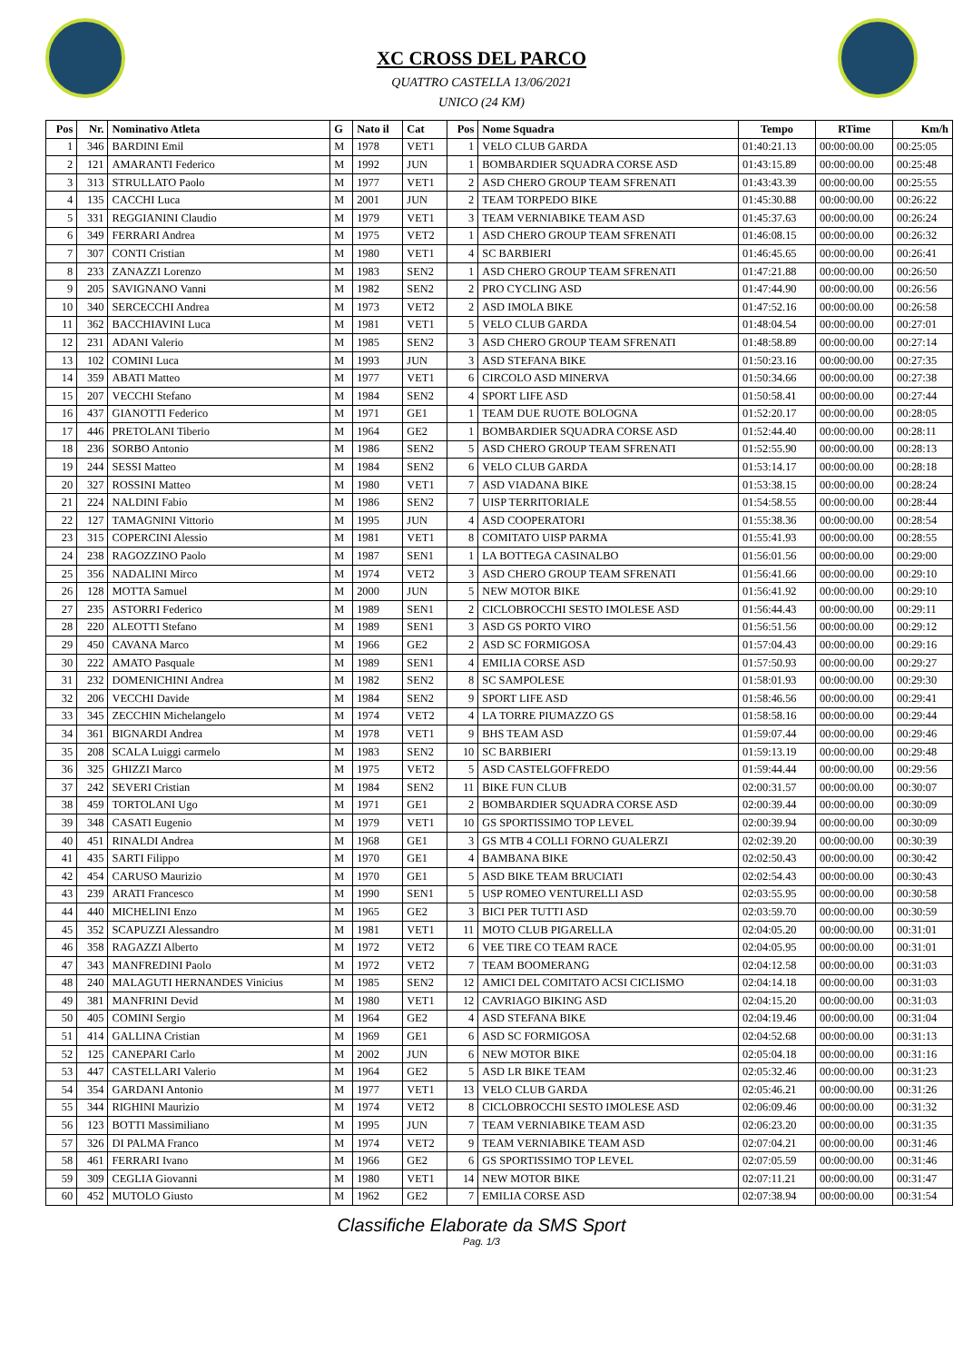XC CROSS DEL PARCO
QUATTRO CASTELLA 13/06/2021
UNICO (24 KM)
| Pos | Nr. | Nominativo Atleta | G | Nato il | Cat | Pos | Nome Squadra | Tempo | RTime | Km/h |
| --- | --- | --- | --- | --- | --- | --- | --- | --- | --- | --- |
| 1 | 346 | BARDINI Emil | M | 1978 | VET1 | 1 | VELO CLUB GARDA | 01:40:21.13 | 00:00:00.00 | 00:25:05 |
| 2 | 121 | AMARANTI Federico | M | 1992 | JUN | 1 | BOMBARDIER SQUADRA CORSE ASD | 01:43:15.89 | 00:00:00.00 | 00:25:48 |
| 3 | 313 | STRULLATO Paolo | M | 1977 | VET1 | 2 | ASD CHERO GROUP TEAM SFRENATI | 01:43:43.39 | 00:00:00.00 | 00:25:55 |
| 4 | 135 | CACCHI Luca | M | 2001 | JUN | 2 | TEAM TORPEDO BIKE | 01:45:30.88 | 00:00:00.00 | 00:26:22 |
| 5 | 331 | REGGIANINI Claudio | M | 1979 | VET1 | 3 | TEAM VERNIABIKE TEAM ASD | 01:45:37.63 | 00:00:00.00 | 00:26:24 |
| 6 | 349 | FERRARI Andrea | M | 1975 | VET2 | 1 | ASD CHERO GROUP TEAM SFRENATI | 01:46:08.15 | 00:00:00.00 | 00:26:32 |
| 7 | 307 | CONTI Cristian | M | 1980 | VET1 | 4 | SC BARBIERI | 01:46:45.65 | 00:00:00.00 | 00:26:41 |
| 8 | 233 | ZANAZZI Lorenzo | M | 1983 | SEN2 | 1 | ASD CHERO GROUP TEAM SFRENATI | 01:47:21.88 | 00:00:00.00 | 00:26:50 |
| 9 | 205 | SAVIGNANO Vanni | M | 1982 | SEN2 | 2 | PRO CYCLING ASD | 01:47:44.90 | 00:00:00.00 | 00:26:56 |
| 10 | 340 | SERCECCHI Andrea | M | 1973 | VET2 | 2 | ASD IMOLA BIKE | 01:47:52.16 | 00:00:00.00 | 00:26:58 |
| 11 | 362 | BACCHIAVINI Luca | M | 1981 | VET1 | 5 | VELO CLUB GARDA | 01:48:04.54 | 00:00:00.00 | 00:27:01 |
| 12 | 231 | ADANI Valerio | M | 1985 | SEN2 | 3 | ASD CHERO GROUP TEAM SFRENATI | 01:48:58.89 | 00:00:00.00 | 00:27:14 |
| 13 | 102 | COMINI Luca | M | 1993 | JUN | 3 | ASD STEFANA BIKE | 01:50:23.16 | 00:00:00.00 | 00:27:35 |
| 14 | 359 | ABATI Matteo | M | 1977 | VET1 | 6 | CIRCOLO ASD MINERVA | 01:50:34.66 | 00:00:00.00 | 00:27:38 |
| 15 | 207 | VECCHI Stefano | M | 1984 | SEN2 | 4 | SPORT LIFE ASD | 01:50:58.41 | 00:00:00.00 | 00:27:44 |
| 16 | 437 | GIANOTTI Federico | M | 1971 | GE1 | 1 | TEAM DUE RUOTE BOLOGNA | 01:52:20.17 | 00:00:00.00 | 00:28:05 |
| 17 | 446 | PRETOLANI Tiberio | M | 1964 | GE2 | 1 | BOMBARDIER SQUADRA CORSE ASD | 01:52:44.40 | 00:00:00.00 | 00:28:11 |
| 18 | 236 | SORBO Antonio | M | 1986 | SEN2 | 5 | ASD CHERO GROUP TEAM SFRENATI | 01:52:55.90 | 00:00:00.00 | 00:28:13 |
| 19 | 244 | SESSI Matteo | M | 1984 | SEN2 | 6 | VELO CLUB GARDA | 01:53:14.17 | 00:00:00.00 | 00:28:18 |
| 20 | 327 | ROSSINI Matteo | M | 1980 | VET1 | 7 | ASD VIADANA BIKE | 01:53:38.15 | 00:00:00.00 | 00:28:24 |
| 21 | 224 | NALDINI Fabio | M | 1986 | SEN2 | 7 | UISP TERRITORIALE | 01:54:58.55 | 00:00:00.00 | 00:28:44 |
| 22 | 127 | TAMAGNINI Vittorio | M | 1995 | JUN | 4 | ASD COOPERATORI | 01:55:38.36 | 00:00:00.00 | 00:28:54 |
| 23 | 315 | COPERCINI Alessio | M | 1981 | VET1 | 8 | COMITATO UISP PARMA | 01:55:41.93 | 00:00:00.00 | 00:28:55 |
| 24 | 238 | RAGOZZINO Paolo | M | 1987 | SEN1 | 1 | LA BOTTEGA CASINALBO | 01:56:01.56 | 00:00:00.00 | 00:29:00 |
| 25 | 356 | NADALINI Mirco | M | 1974 | VET2 | 3 | ASD CHERO GROUP TEAM SFRENATI | 01:56:41.66 | 00:00:00.00 | 00:29:10 |
| 26 | 128 | MOTTA Samuel | M | 2000 | JUN | 5 | NEW MOTOR BIKE | 01:56:41.92 | 00:00:00.00 | 00:29:10 |
| 27 | 235 | ASTORRI Federico | M | 1989 | SEN1 | 2 | CICLOBROCCHI SESTO IMOLESE ASD | 01:56:44.43 | 00:00:00.00 | 00:29:11 |
| 28 | 220 | ALEOTTI Stefano | M | 1989 | SEN1 | 3 | ASD GS PORTO VIRO | 01:56:51.56 | 00:00:00.00 | 00:29:12 |
| 29 | 450 | CAVANA Marco | M | 1966 | GE2 | 2 | ASD SC FORMIGOSA | 01:57:04.43 | 00:00:00.00 | 00:29:16 |
| 30 | 222 | AMATO Pasquale | M | 1989 | SEN1 | 4 | EMILIA CORSE ASD | 01:57:50.93 | 00:00:00.00 | 00:29:27 |
| 31 | 232 | DOMENICHINI Andrea | M | 1982 | SEN2 | 8 | SC SAMPOLESE | 01:58:01.93 | 00:00:00.00 | 00:29:30 |
| 32 | 206 | VECCHI Davide | M | 1984 | SEN2 | 9 | SPORT LIFE ASD | 01:58:46.56 | 00:00:00.00 | 00:29:41 |
| 33 | 345 | ZECCHIN Michelangelo | M | 1974 | VET2 | 4 | LA TORRE PIUMAZZO GS | 01:58:58.16 | 00:00:00.00 | 00:29:44 |
| 34 | 361 | BIGNARDI Andrea | M | 1978 | VET1 | 9 | BHS TEAM ASD | 01:59:07.44 | 00:00:00.00 | 00:29:46 |
| 35 | 208 | SCALA Luiggi carmelo | M | 1983 | SEN2 | 10 | SC BARBIERI | 01:59:13.19 | 00:00:00.00 | 00:29:48 |
| 36 | 325 | GHIZZI Marco | M | 1975 | VET2 | 5 | ASD CASTELGOFFREDO | 01:59:44.44 | 00:00:00.00 | 00:29:56 |
| 37 | 242 | SEVERI Cristian | M | 1984 | SEN2 | 11 | BIKE FUN CLUB | 02:00:31.57 | 00:00:00.00 | 00:30:07 |
| 38 | 459 | TORTOLANI Ugo | M | 1971 | GE1 | 2 | BOMBARDIER SQUADRA CORSE ASD | 02:00:39.44 | 00:00:00.00 | 00:30:09 |
| 39 | 348 | CASATI Eugenio | M | 1979 | VET1 | 10 | GS SPORTISSIMO TOP LEVEL | 02:00:39.94 | 00:00:00.00 | 00:30:09 |
| 40 | 451 | RINALDI Andrea | M | 1968 | GE1 | 3 | GS MTB 4 COLLI FORNO GUALERZI | 02:02:39.20 | 00:00:00.00 | 00:30:39 |
| 41 | 435 | SARTI Filippo | M | 1970 | GE1 | 4 | BAMBANA BIKE | 02:02:50.43 | 00:00:00.00 | 00:30:42 |
| 42 | 454 | CARUSO Maurizio | M | 1970 | GE1 | 5 | ASD BIKE TEAM BRUCIATI | 02:02:54.43 | 00:00:00.00 | 00:30:43 |
| 43 | 239 | ARATI Francesco | M | 1990 | SEN1 | 5 | USP ROMEO VENTURELLI ASD | 02:03:55.95 | 00:00:00.00 | 00:30:58 |
| 44 | 440 | MICHELINI Enzo | M | 1965 | GE2 | 3 | BICI PER TUTTI ASD | 02:03:59.70 | 00:00:00.00 | 00:30:59 |
| 45 | 352 | SCAPUZZI Alessandro | M | 1981 | VET1 | 11 | MOTO CLUB PIGARELLA | 02:04:05.20 | 00:00:00.00 | 00:31:01 |
| 46 | 358 | RAGAZZI Alberto | M | 1972 | VET2 | 6 | VEE TIRE CO TEAM RACE | 02:04:05.95 | 00:00:00.00 | 00:31:01 |
| 47 | 343 | MANFREDINI Paolo | M | 1972 | VET2 | 7 | TEAM BOOMERANG | 02:04:12.58 | 00:00:00.00 | 00:31:03 |
| 48 | 240 | MALAGUTI HERNANDES Vinicius | M | 1985 | SEN2 | 12 | AMICI DEL COMITATO ACSI CICLISMO | 02:04:14.18 | 00:00:00.00 | 00:31:03 |
| 49 | 381 | MANFRINI Devid | M | 1980 | VET1 | 12 | CAVRIAGO BIKING ASD | 02:04:15.20 | 00:00:00.00 | 00:31:03 |
| 50 | 405 | COMINI Sergio | M | 1964 | GE2 | 4 | ASD STEFANA BIKE | 02:04:19.46 | 00:00:00.00 | 00:31:04 |
| 51 | 414 | GALLINA Cristian | M | 1969 | GE1 | 6 | ASD SC FORMIGOSA | 02:04:52.68 | 00:00:00.00 | 00:31:13 |
| 52 | 125 | CANEPARI Carlo | M | 2002 | JUN | 6 | NEW MOTOR BIKE | 02:05:04.18 | 00:00:00.00 | 00:31:16 |
| 53 | 447 | CASTELLARI Valerio | M | 1964 | GE2 | 5 | ASD LR BIKE TEAM | 02:05:32.46 | 00:00:00.00 | 00:31:23 |
| 54 | 354 | GARDANI Antonio | M | 1977 | VET1 | 13 | VELO CLUB GARDA | 02:05:46.21 | 00:00:00.00 | 00:31:26 |
| 55 | 344 | RIGHINI Maurizio | M | 1974 | VET2 | 8 | CICLOBROCCHI SESTO IMOLESE ASD | 02:06:09.46 | 00:00:00.00 | 00:31:32 |
| 56 | 123 | BOTTI Massimiliano | M | 1995 | JUN | 7 | TEAM VERNIABIKE TEAM ASD | 02:06:23.20 | 00:00:00.00 | 00:31:35 |
| 57 | 326 | DI PALMA Franco | M | 1974 | VET2 | 9 | TEAM VERNIABIKE TEAM ASD | 02:07:04.21 | 00:00:00.00 | 00:31:46 |
| 58 | 461 | FERRARI Ivano | M | 1966 | GE2 | 6 | GS SPORTISSIMO TOP LEVEL | 02:07:05.59 | 00:00:00.00 | 00:31:46 |
| 59 | 309 | CEGLIA Giovanni | M | 1980 | VET1 | 14 | NEW MOTOR BIKE | 02:07:11.21 | 00:00:00.00 | 00:31:47 |
| 60 | 452 | MUTOLO Giusto | M | 1962 | GE2 | 7 | EMILIA CORSE ASD | 02:07:38.94 | 00:00:00.00 | 00:31:54 |
Classifiche Elaborate da SMS Sport
Pag. 1/3